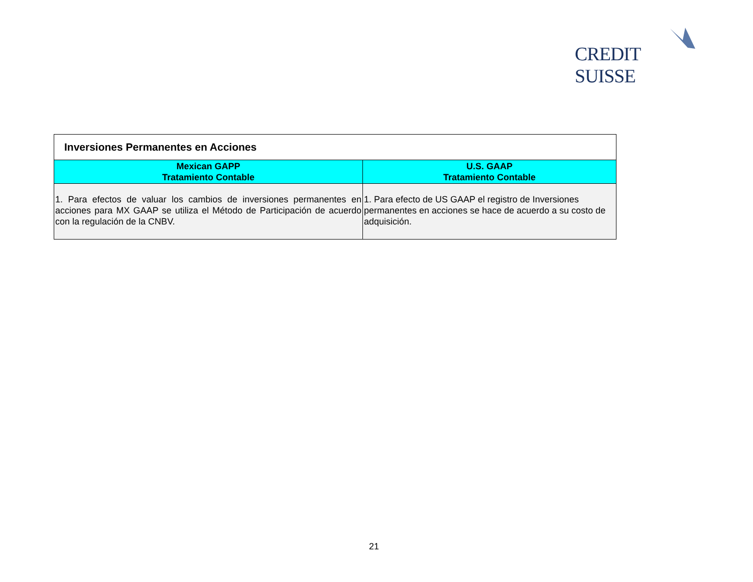CREDIT SUISSE
| Inversiones Permanentes en Acciones | |
| --- | --- |
| Mexican GAPP Tratamiento Contable | U.S. GAAP Tratamiento Contable |
| 1. Para efectos de valuar los cambios de inversiones permanentes en acciones para MX GAAP se utiliza el Método de Participación de acuerdo con la regulación de la CNBV. | 1. Para efecto de US GAAP el registro de Inversiones permanentes en acciones se hace de acuerdo a su costo de adquisición. |
21